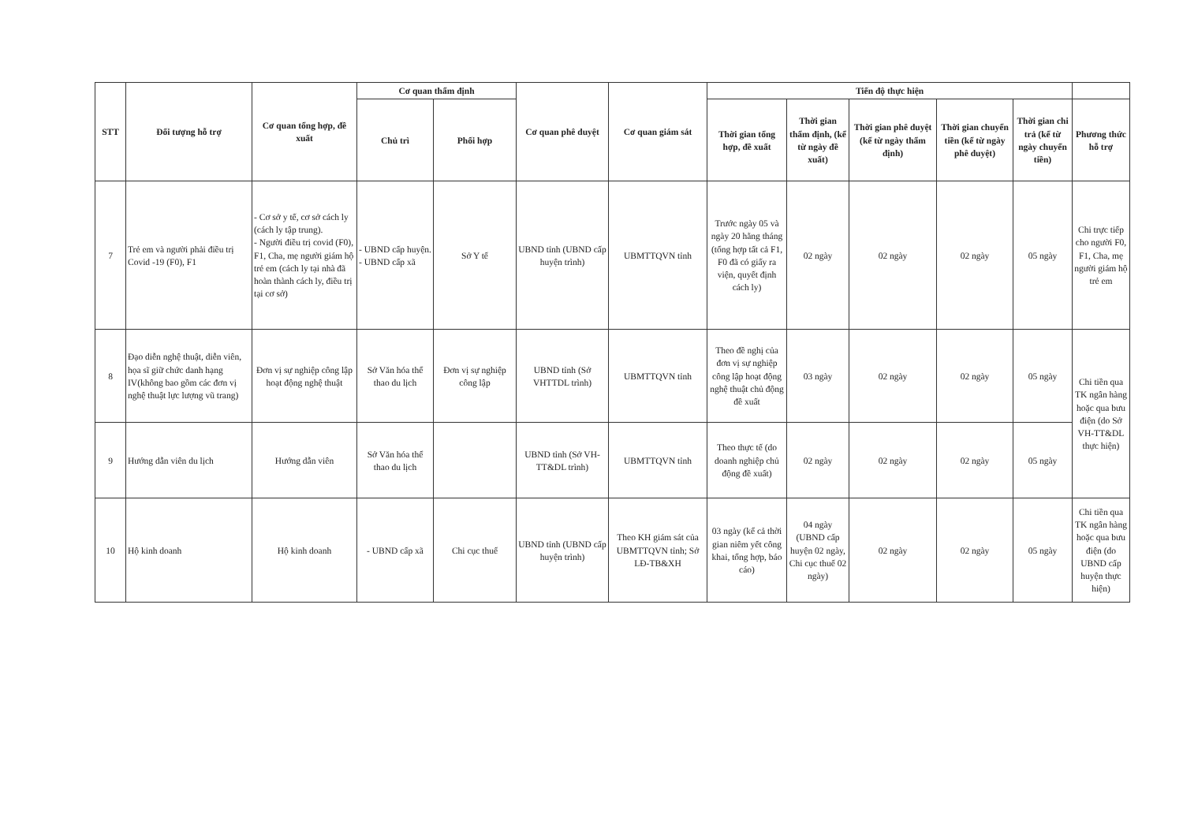| STT | Đối tượng hỗ trợ | Cơ quan tổng hợp, đề xuất | Cơ quan thẩm định | | Cơ quan phê duyệt | Cơ quan giám sát | Tiến độ thực hiện | | | | | |
| --- | --- | --- | --- | --- | --- | --- | --- | --- | --- | --- | --- | --- |
| | | | Chủ trì | Phối hợp | | | Thời gian tổng hợp, đề xuất | Thời gian thẩm định, (kể từ ngày đề xuất) | Thời gian phê duyệt (kể từ ngày thẩm định) | Thời gian chuyển tiền (kể từ ngày phê duyệt) | Thời gian chi trả (kể từ ngày chuyển tiền) | Phương thức hỗ trợ |
| 7 | Trẻ em và người phải điều trị Covid -19 (F0), F1 | - Cơ sở y tế, cơ sở cách ly (cách ly tập trung). - Người điều trị covid (F0), F1, Cha, mẹ người giám hộ trẻ em (cách ly tại nhà đã hoàn thành cách ly, điều trị tại cơ sở) | - UBND cấp huyện. - UBND cấp xã | Sở Y tế | UBND tỉnh (UBND cấp huyện trình) | UBMTTQVN tỉnh | Trước ngày 05 và ngày 20 hằng tháng (tổng hợp tất cả F1, F0 đã có giấy ra viện, quyết định cách ly) | 02 ngày | 02 ngày | 02 ngày | 05 ngày | Chi trực tiếp cho người F0, F1, Cha, mẹ người giám hộ trẻ em |
| 8 | Đạo diễn nghệ thuật, diễn viên, họa sĩ giữ chức danh hạng IV(không bao gồm các đơn vị nghệ thuật lực lượng vũ trang) | Đơn vị sự nghiệp công lập hoạt động nghệ thuật | Sở Văn hóa thể thao du lịch | Đơn vị sự nghiệp công lập | UBND tỉnh (Sở VHTTDL trình) | UBMTTQVN tỉnh | Theo đề nghị của đơn vị sự nghiệp công lập hoạt động nghệ thuật chủ động đề xuất | 03 ngày | 02 ngày | 02 ngày | 05 ngày | Chi tiền qua TK ngân hàng hoặc qua bưu điện (do Sở VH-TT&DL thực hiện) |
| 9 | Hướng dẫn viên du lịch | Hướng dẫn viên | Sở Văn hóa thể thao du lịch | | UBND tỉnh (Sở VH-TT&DL trình) | UBMTTQVN tỉnh | Theo thực tế (do doanh nghiệp chủ động đề xuất) | 02 ngày | 02 ngày | 02 ngày | 05 ngày | |
| 10 | Hộ kinh doanh | Hộ kinh doanh | - UBND cấp xã | Chi cục thuế | UBND tỉnh (UBND cấp huyện trình) | Theo KH giám sát của UBMTTQVN tỉnh; Sở LĐ-TB&XH | 03 ngày (kể cả thời gian niêm yết công khai, tổng hợp, báo cáo) | 04 ngày (UBND cấp huyện 02 ngày, Chi cục thuế 02 ngày) | 02 ngày | 02 ngày | 05 ngày | Chi tiền qua TK ngân hàng hoặc qua bưu điện (do UBND cấp huyện thực hiện) |